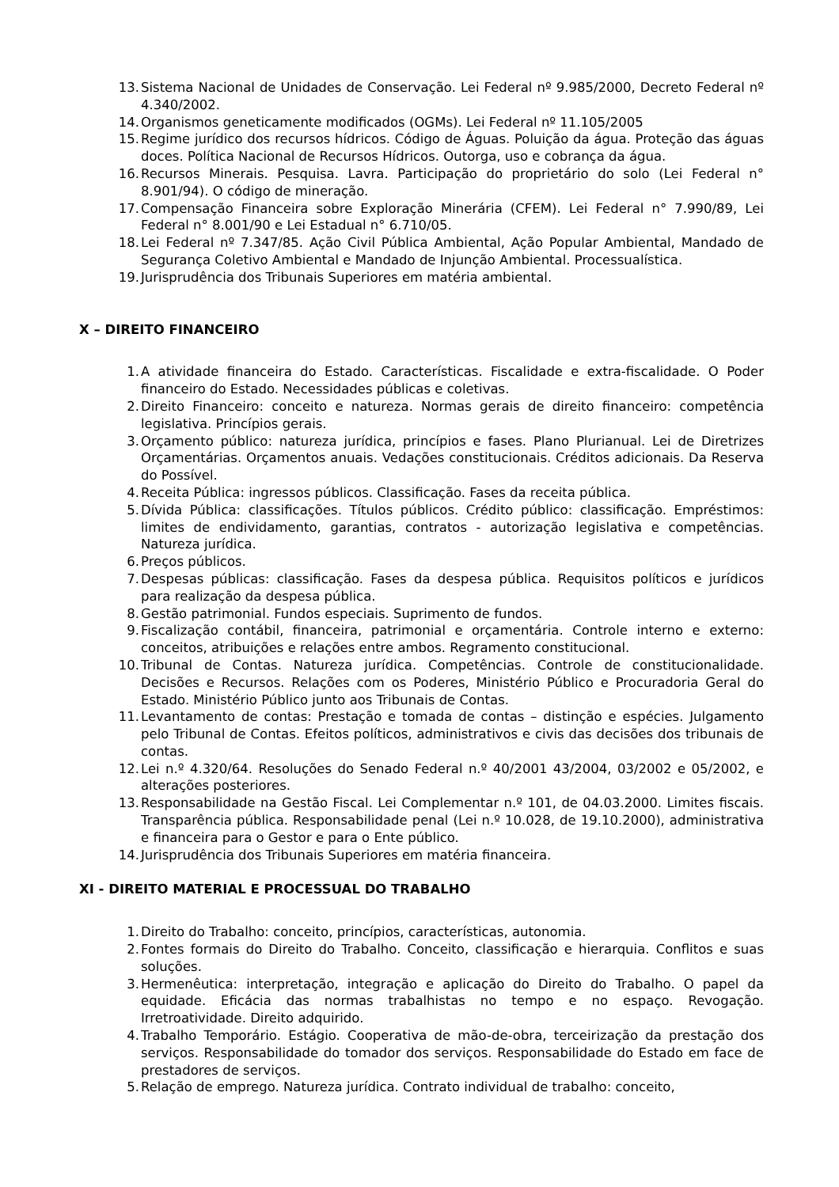13. Sistema Nacional de Unidades de Conservação. Lei Federal nº 9.985/2000, Decreto Federal nº 4.340/2002.
14. Organismos geneticamente modificados (OGMs). Lei Federal nº 11.105/2005
15. Regime jurídico dos recursos hídricos. Código de Águas. Poluição da água. Proteção das águas doces. Política Nacional de Recursos Hídricos. Outorga, uso e cobrança da água.
16. Recursos Minerais. Pesquisa. Lavra. Participação do proprietário do solo (Lei Federal n° 8.901/94). O código de mineração.
17. Compensação Financeira sobre Exploração Minerária (CFEM). Lei Federal n° 7.990/89, Lei Federal n° 8.001/90 e Lei Estadual n° 6.710/05.
18. Lei Federal nº 7.347/85. Ação Civil Pública Ambiental, Ação Popular Ambiental, Mandado de Segurança Coletivo Ambiental e Mandado de Injunção Ambiental. Processualística.
19. Jurisprudência dos Tribunais Superiores em matéria ambiental.
X – DIREITO FINANCEIRO
1. A atividade financeira do Estado. Características. Fiscalidade e extra-fiscalidade. O Poder financeiro do Estado. Necessidades públicas e coletivas.
2. Direito Financeiro: conceito e natureza. Normas gerais de direito financeiro: competência legislativa. Princípios gerais.
3. Orçamento público: natureza jurídica, princípios e fases. Plano Plurianual. Lei de Diretrizes Orçamentárias. Orçamentos anuais. Vedações constitucionais. Créditos adicionais. Da Reserva do Possível.
4. Receita Pública: ingressos públicos. Classificação. Fases da receita pública.
5. Dívida Pública: classificações. Títulos públicos. Crédito público: classificação. Empréstimos: limites de endividamento, garantias, contratos - autorização legislativa e competências. Natureza jurídica.
6. Preços públicos.
7. Despesas públicas: classificação. Fases da despesa pública. Requisitos políticos e jurídicos para realização da despesa pública.
8. Gestão patrimonial. Fundos especiais. Suprimento de fundos.
9. Fiscalização contábil, financeira, patrimonial e orçamentária. Controle interno e externo: conceitos, atribuições e relações entre ambos. Regramento constitucional.
10. Tribunal de Contas. Natureza jurídica. Competências. Controle de constitucionalidade. Decisões e Recursos. Relações com os Poderes, Ministério Público e Procuradoria Geral do Estado. Ministério Público junto aos Tribunais de Contas.
11. Levantamento de contas: Prestação e tomada de contas – distinção e espécies. Julgamento pelo Tribunal de Contas. Efeitos políticos, administrativos e civis das decisões dos tribunais de contas.
12. Lei n.º 4.320/64. Resoluções do Senado Federal n.º 40/2001 43/2004, 03/2002 e 05/2002, e alterações posteriores.
13. Responsabilidade na Gestão Fiscal. Lei Complementar n.º 101, de 04.03.2000. Limites fiscais. Transparência pública. Responsabilidade penal (Lei n.º 10.028, de 19.10.2000), administrativa e financeira para o Gestor e para o Ente público.
14. Jurisprudência dos Tribunais Superiores em matéria financeira.
XI - DIREITO MATERIAL E PROCESSUAL DO TRABALHO
1. Direito do Trabalho: conceito, princípios, características, autonomia.
2. Fontes formais do Direito do Trabalho. Conceito, classificação e hierarquia. Conflitos e suas soluções.
3. Hermenêutica: interpretação, integração e aplicação do Direito do Trabalho. O papel da equidade. Eficácia das normas trabalhistas no tempo e no espaço. Revogação. Irretroatividade. Direito adquirido.
4. Trabalho Temporário. Estágio. Cooperativa de mão-de-obra, terceirização da prestação dos serviços. Responsabilidade do tomador dos serviços. Responsabilidade do Estado em face de prestadores de serviços.
5. Relação de emprego. Natureza jurídica. Contrato individual de trabalho: conceito,